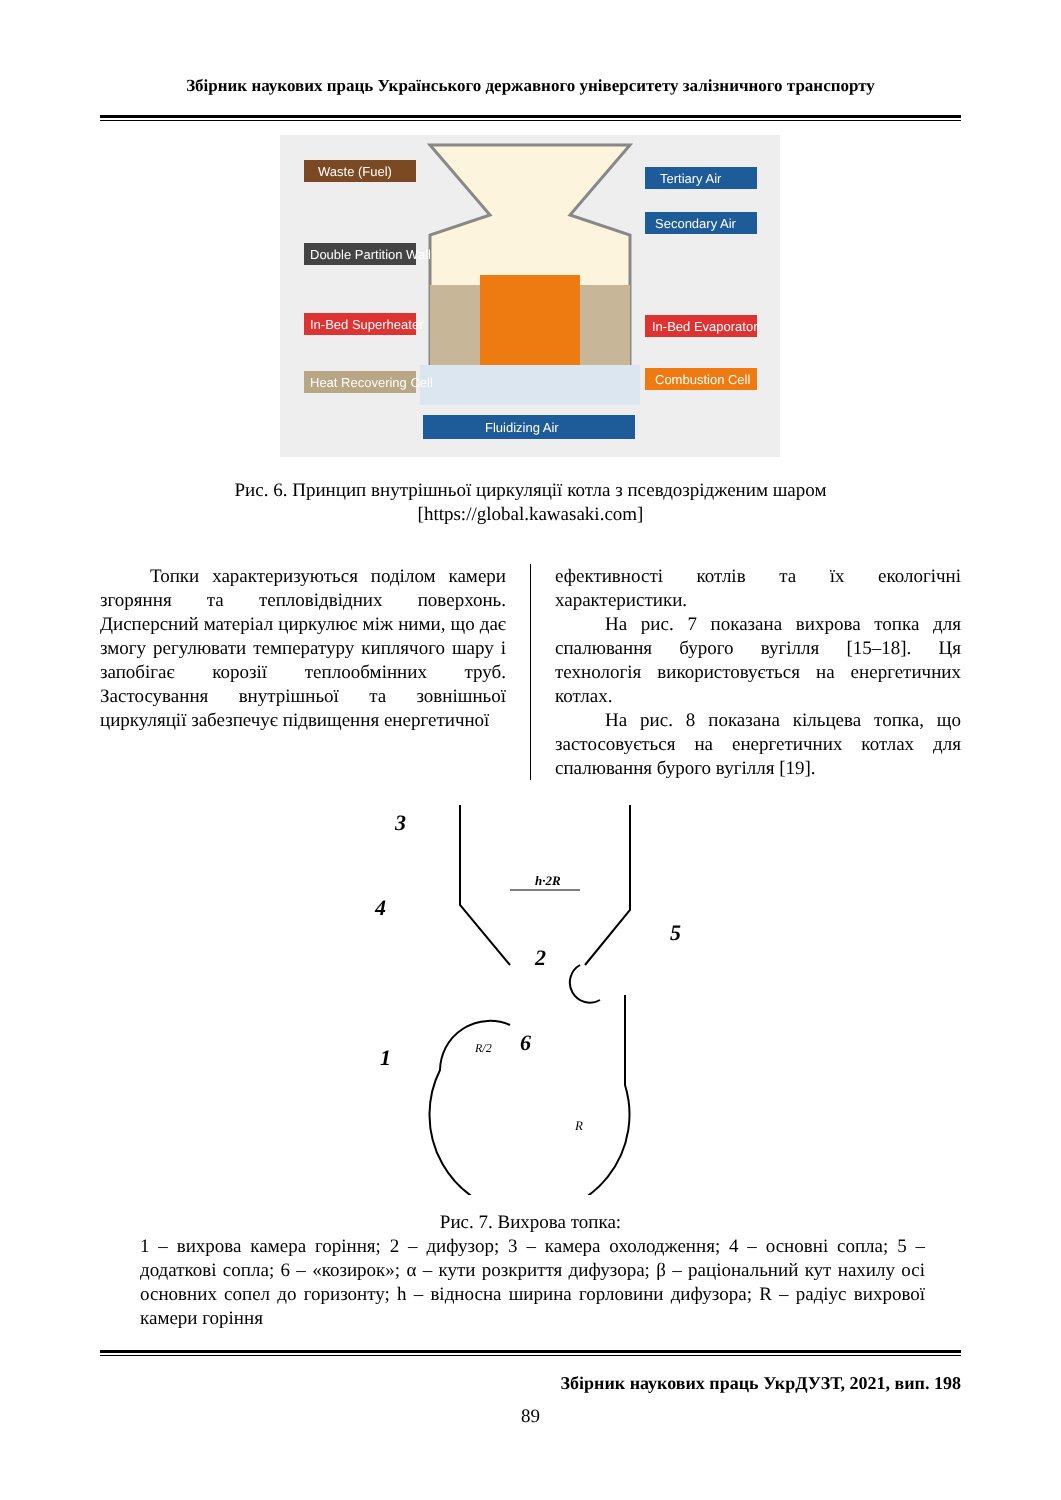Збірник наукових праць Українського державного університету залізничного транспорту
Waste (Fuel)
Tertiary Air
Secondary Air
Double Partition Wall
In-Bed Superheater
In-Bed Evaporator
Heat Recovering Cell
Combustion Cell
Fluidizing Air
Рис. 6. Принцип внутрішньої циркуляції котла з псевдозрідженим шаром
[https://global.kawasaki.com]
Топки характеризуються поділом камери згоряння та тепловідвідних поверхонь. Дисперсний матеріал циркулює між ними, що дає змогу регулювати температуру киплячого шару і запобігає корозії теплообмінних труб. Застосування внутрішньої та зовнішньої циркуляції забезпечує підвищення енергетичної
ефективності котлів та їх екологічні характеристики.
На рис. 7 показана вихрова топка для спалювання бурого вугілля [15–18]. Ця технологія використовується на енергетичних котлах.
На рис. 8 показана кільцева топка, що застосовується на енергетичних котлах для спалювання бурого вугілля [19].
h·2R
3
4
2
5
6
1
R
R/2
Рис. 7. Вихрова топка:
1 – вихрова камера горіння; 2 – дифузор; 3 – камера охолодження; 4 – основні сопла; 5 – додаткові сопла; 6 – «козирок»; α – кути розкриття дифузора; β – раціональний кут нахилу осі основних сопел до горизонту; h – відносна ширина горловини дифузора; R – радіус вихрової камери горіння
Збірник наукових праць УкрДУЗТ, 2021, вип. 198
89